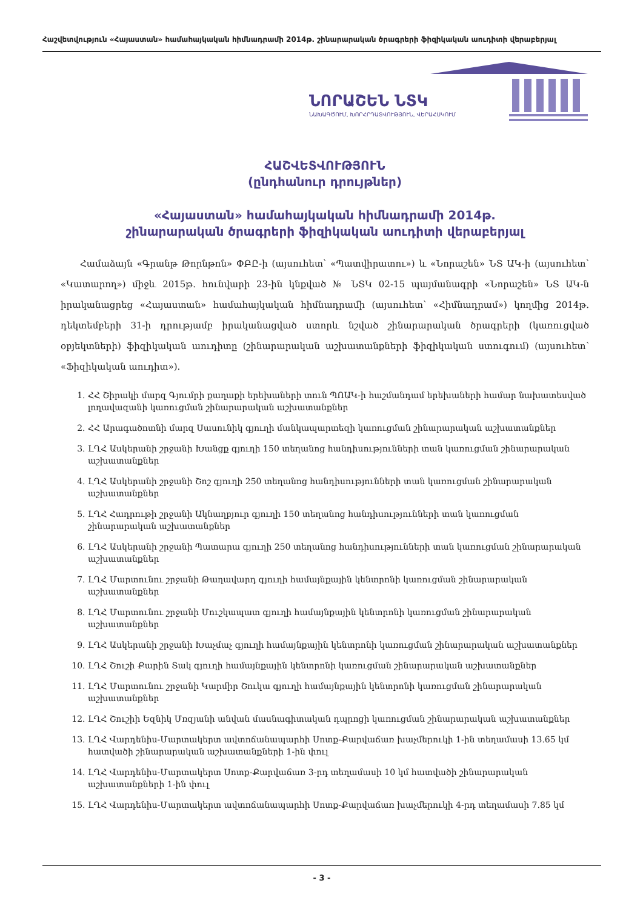Հաշվետվություն «Հայաստան» համահայկական հիմնադրամի 2014թ. շինարարական ծրագրերի ֆիզիկական աուդիտի վերաբերյալ
ՆՈՐԱՇԵՆ ՆՏԿ
ՆԱԽԱԳԾՈՒՄ, ԽՈՐՀՐԴԱՏՎՈՒԹՅՈՒՆ, ՎԵՐԱՀՍԿՈՒՄ
ՀԱՇՎԵՏՎՈՒԹՅՈՒՆ
(ընդհանուր դրույթներ)
«Հայաստան» համահայկական հիմնադրամի 2014թ.
շինարարական ծրագրերի ֆիզիկական աուդիտի վերաբերյալ
Համաձայն «Գրանթ Թորնթոն» ՓԲԸ-ի (այսուհետ՝ «Պատվիրատու») և «Նորաշեն» ՆՏ ԱԿ-ի (այսուհետ՝ «Կատարող») միջև 2015թ. հունվարի 23-ին կնքված № ՆՏԿ 02-15 պայմանագրի «Նորաշեն» ՆՏ ԱԿ-ն իրականացրեց «Հայաստան» համահայկական հիմնադրամի (այսուհետ՝ «Հիմնադրամ») կողմից 2014թ. դեկտեմբերի 31-ի դրությամբ իրականացված ստորև նշված շինարարական ծրագրերի (կառուցված օբյեկտների) ֆիզիկական աուդիտը (շինարարական աշխատանքների ֆիզիկական ստուգում) (այսուհետ՝ «Ֆիզիկական աուդիտ»).
1. ՀՀ Շիրակի մարզ Գյումրի քաղաքի երեխաների տուն ՊՈԱԿ-ի հաշմանդամ երեխաների համար նախատեսված լողավազանի կառուցման շինարարական աշխատանքներ
2. ՀՀ Արագածոտնի մարզ Սասունիկ գյուղի մանկապարտեզի կառուցման շինարարական աշխատանքներ
3. ԼՂՀ Ասկերանի շրջանի Խանցք գյուղի 150 տեղանոց հանդիսությունների տան կառուցման շինարարական աշխատանքներ
4. ԼՂՀ Ասկերանի շրջանի Շոշ գյուղի 250 տեղանոց հանդիսությունների տան կառուցման շինարարական աշխատանքներ
5. ԼՂՀ Հադրութի շրջանի Ակնաղբյուր գյուղի 150 տեղանոց հանդիսությունների տան կառուցման շինարարական աշխատանքներ
6. ԼՂՀ Ասկերանի շրջանի Պատարա գյուղի 250 տեղանոց հանդիսությունների տան կառուցման շինարարական աշխատանքներ
7. ԼՂՀ Մարտունու շրջանի Թաղավարդ գյուղի համայնքային կենտրոնի կառուցման շինարարական աշխատանքներ
8. ԼՂՀ Մարտունու շրջանի Մուշկապատ գյուղի համայնքային կենտրոնի կառուցման շինարարական աշխատանքներ
9. ԼՂՀ Ասկերանի շրջանի Խաչմաչ գյուղի համայնքային կենտրոնի կառուցման շինարարական աշխատանքներ
10. ԼՂՀ Շուշի Քարին Տակ գյուղի համայնքային կենտրոնի կառուցման շինարարական աշխատանքներ
11. ԼՂՀ Մարտունու շրջանի Կարմիր Շուկա գյուղի համայնքային կենտրոնի կառուցման շինարարական աշխատանքներ
12. ԼՂՀ Շուշիի Եզնիկ Մռզյանի անվան մասնագիտական դպրոցի կառուցման շինարարական աշխատանքներ
13. ԼՂՀ Վարդենիս-Մարտակերտ ավտոճանապարհի Սոտք-Քարվաճառ խաչմերուկի 1-ին տեղամասի 13.65 կմ հատվածի շինարարական աշխատանքների 1-ին փուլ
14. ԼՂՀ Վարդենիս-Մարտակերտ Սոտք-Քարվաճառ 3-րդ տեղամասի 10 կմ հատվածի շինարարական աշխատանքների 1-ին փուլ
15. ԼՂՀ Վարդենիս-Մարտակերտ ավտոճանապարհի Սոտք-Քարվաճառ խաչմերուկի 4-րդ տեղամասի 7.85 կմ
- 3 -